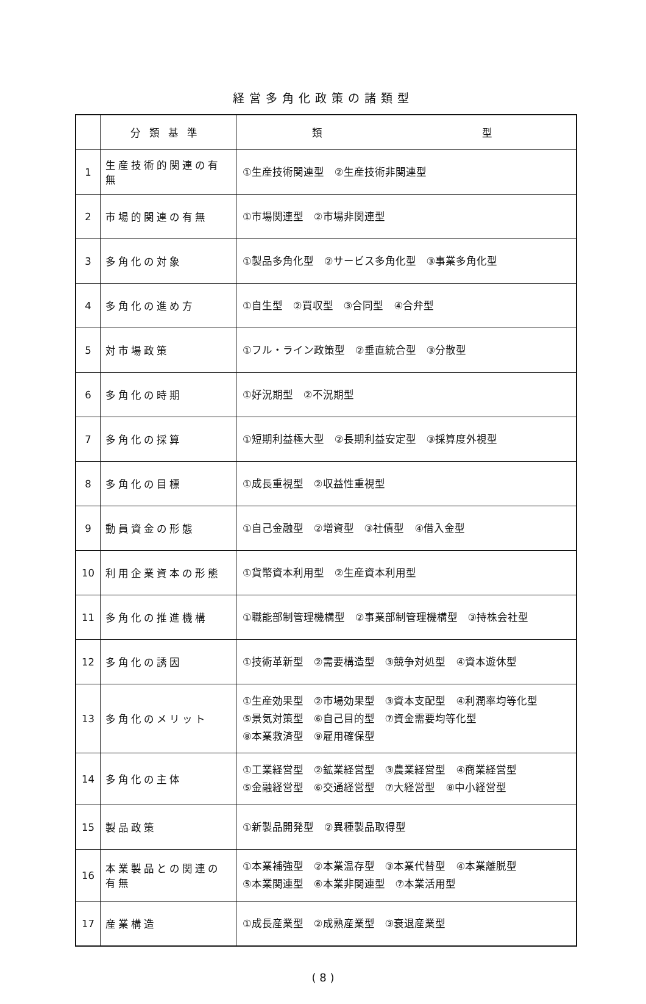経営多角化政策の諸類型
| | 分類基準 | 類 型 |
| --- | --- | --- |
| 1 | 生産技術的関連の有無 | ①生産技術関連型 ②生産技術非関連型 |
| 2 | 市場的関連の有無 | ①市場関連型 ②市場非関連型 |
| 3 | 多角化の対象 | ①製品多角化型 ②サービス多角化型 ③事業多角化型 |
| 4 | 多角化の進め方 | ①自生型 ②買収型 ③合同型 ④合弁型 |
| 5 | 対市場政策 | ①フル・ライン政策型 ②垂直統合型 ③分散型 |
| 6 | 多角化の時期 | ①好況期型 ②不況期型 |
| 7 | 多角化の採算 | ①短期利益極大型 ②長期利益安定型 ③採算度外視型 |
| 8 | 多角化の目標 | ①成長重視型 ②収益性重視型 |
| 9 | 動員資金の形態 | ①自己金融型 ②増資型 ③社債型 ④借入金型 |
| 10 | 利用企業資本の形態 | ①貨幣資本利用型 ②生産資本利用型 |
| 11 | 多角化の推進機構 | ①職能部制管理機構型 ②事業部制管理機構型 ③持株会社型 |
| 12 | 多角化の誘因 | ①技術革新型 ②需要構造型 ③競争対処型 ④資本遊休型 |
| 13 | 多角化のメリット | ①生産効果型 ②市場効果型 ③資本支配型 ④利潤率均等化型 ⑤景気対策型 ⑥自己目的型 ⑦資金需要均等化型 ⑧本業救済型 ⑨雇用確保型 |
| 14 | 多角化の主体 | ①工業経営型 ②鉱業経営型 ③農業経営型 ④商業経営型 ⑤金融経営型 ⑥交通経営型 ⑦大経営型 ⑧中小経営型 |
| 15 | 製品政策 | ①新製品開発型 ②異種製品取得型 |
| 16 | 本業製品との関連の有無 | ①本業補強型 ②本業温存型 ③本業代替型 ④本業離脱型 ⑤本業関連型 ⑥本業非関連型 ⑦本業活用型 |
| 17 | 産業構造 | ①成長産業型 ②成熟産業型 ③衰退産業型 |
( 8 )